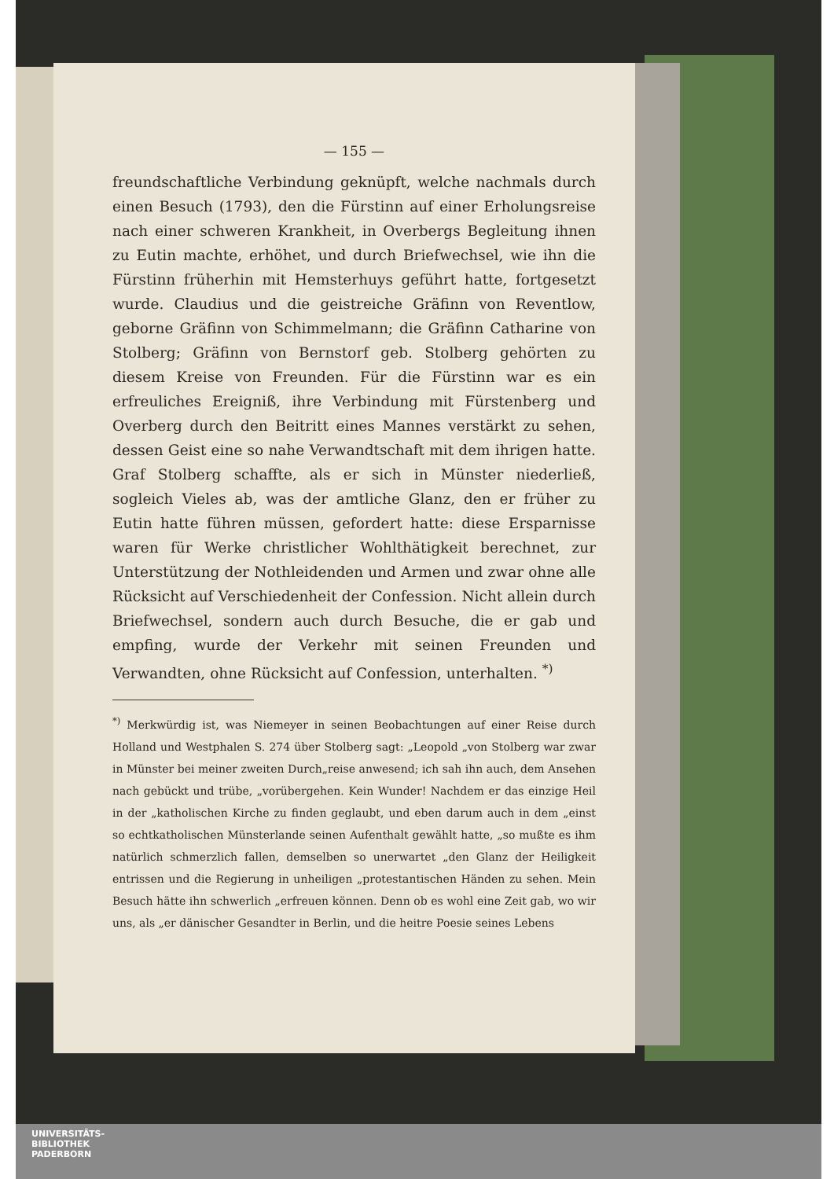— 155 —
freundschaftliche Verbindung geknüpft, welche nachmals durch einen Besuch (1793), den die Fürstinn auf einer Erholungsreise nach einer schweren Krankheit, in Overbergs Begleitung ihnen zu Eutin machte, erhöhet, und durch Briefwechsel, wie ihn die Fürstinn früherhin mit Hemsterhuys geführt hatte, fortgesetzt wurde. Claudius und die geistreiche Gräfinn von Reventlow, geborne Gräfinn von Schimmelmann; die Gräfinn Catharine von Stolberg; Gräfinn von Bernstorf geb. Stolberg gehörten zu diesem Kreise von Freunden. Für die Fürstinn war es ein erfreuliches Ereigniß, ihre Verbindung mit Fürstenberg und Overberg durch den Beitritt eines Mannes verstärkt zu sehen, dessen Geist eine so nahe Verwandtschaft mit dem ihrigen hatte. Graf Stolberg schaffte, als er sich in Münster niederließ, sogleich Vieles ab, was der amtliche Glanz, den er früher zu Eutin hatte führen müssen, gefordert hatte: diese Ersparnisse waren für Werke christlicher Wohlthätigkeit berechnet, zur Unterstützung der Nothleidenden und Armen und zwar ohne alle Rücksicht auf Verschiedenheit der Confession. Nicht allein durch Briefwechsel, sondern auch durch Besuche, die er gab und empfing, wurde der Verkehr mit seinen Freunden und Verwandten, ohne Rücksicht auf Confession, unterhalten. <sup>*)</sup>
<sup>*)</sup> Merkwürdig ist, was Niemeyer in seinen Beobachtungen auf einer Reise durch Holland und Westphalen S. 274 über Stolberg sagt: „Leopold „von Stolberg war zwar in Münster bei meiner zweiten Durch„reise anwesend; ich sah ihn auch, dem Ansehen nach gebückt und trübe, „vorübergehen. Kein Wunder! Nachdem er das einzige Heil in der „katholischen Kirche zu finden geglaubt, und eben darum auch in dem „einst so echtkatholischen Münsterlande seinen Aufenthalt gewählt hatte, „so mußte es ihm natürlich schmerzlich fallen, demselben so unerwartet „den Glanz der Heiligkeit entrissen und die Regierung in unheiligen „protestantischen Händen zu sehen. Mein Besuch hätte ihn schwerlich „erfreuen können. Denn ob es wohl eine Zeit gab, wo wir uns, als „er dänischer Gesandter in Berlin, und die heitre Poesie seines Lebens
UNIVERSITÄTS-
BIBLIOTHEK
PADERBORN